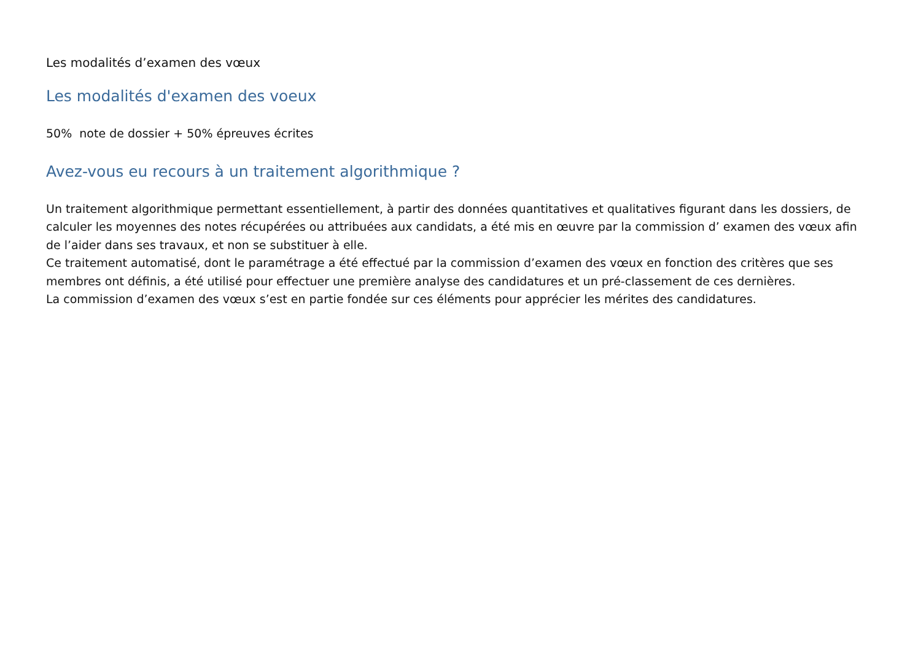Les modalités d’examen des vœux
Les modalités d'examen des voeux
50% note de dossier + 50% épreuves écrites
Avez-vous eu recours à un traitement algorithmique ?
Un traitement algorithmique permettant essentiellement, à partir des données quantitatives et qualitatives figurant dans les dossiers, de calculer les moyennes des notes récupérées ou attribuées aux candidats, a été mis en œuvre par la commission d’ examen des vœux afin de l’aider dans ses travaux, et non se substituer à elle.
Ce traitement automatisé, dont le paramétrage a été effectué par la commission d’examen des vœux en fonction des critères que ses membres ont définis, a été utilisé pour effectuer une première analyse des candidatures et un pré-classement de ces dernières.
La commission d’examen des vœux s’est en partie fondée sur ces éléments pour apprécier les mérites des candidatures.